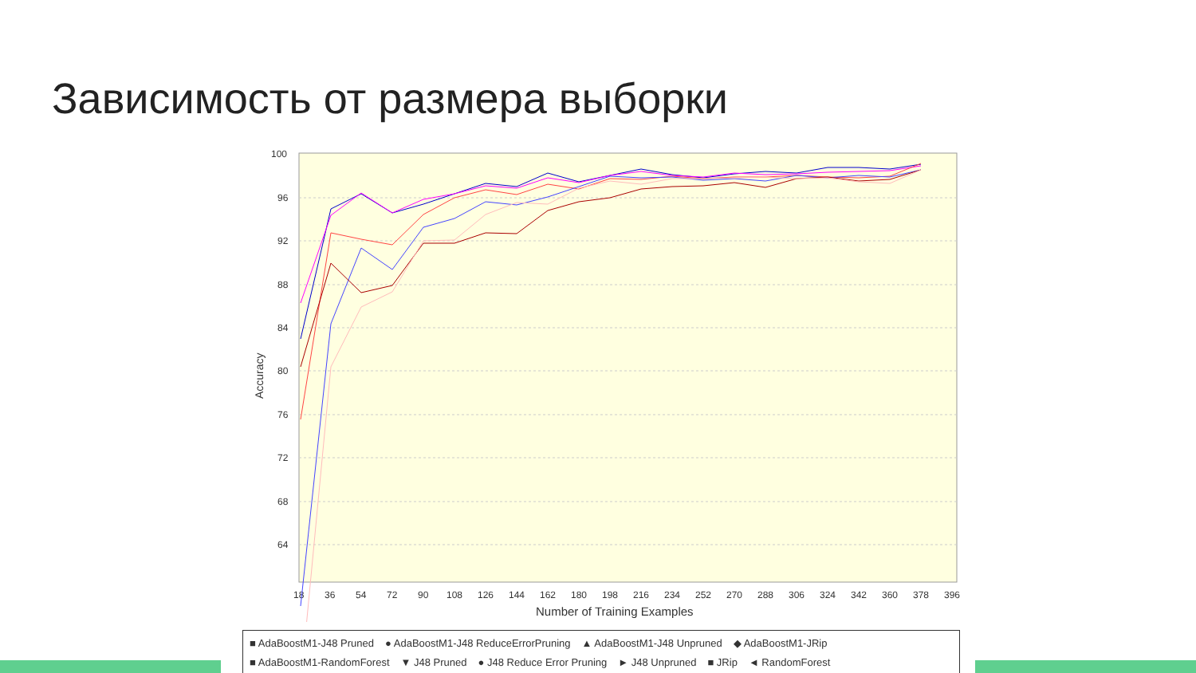Зависимость от размера выборки
100
96
92
88
84
80
76
72
68
64
Accuracy
18
36
54
72
90
108
126
144
162
180
198
216
234
252
270
288
306
324
342
360
378
396
Number of Training Examples
■ AdaBoostM1-J48 Pruned ● AdaBoostM1-J48 ReduceErrorPruning ▲ AdaBoostM1-J48 Unpruned ◆ AdaBoostM1-JRip
■ AdaBoostM1-RandomForest ▼ J48 Pruned ● J48 Reduce Error Pruning ► J48 Unpruned ■ JRip ◄ RandomForest